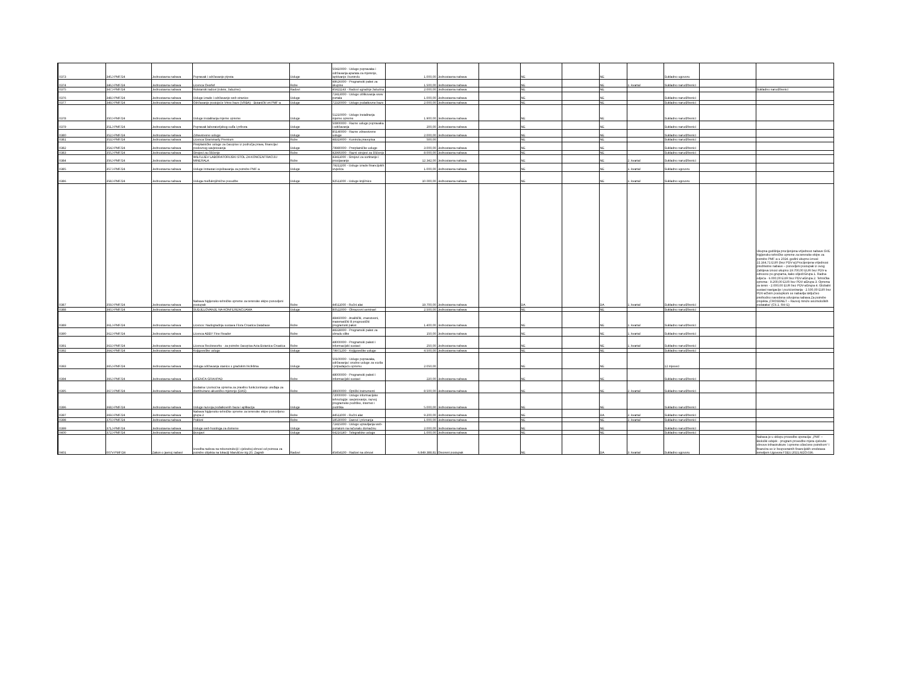| 0373 | 345J-PMF/24 | Jednostavna nabava | Popravak i održavanje pipeta | Usluge | 50410000 - Usluge popravaka i održavanja aparata za mjerenje, ispitivanje i kontrolu | 1.000,00 | Jednostavna nabava | | NE | | NE | | Sukladno ugovoru | | |
| 0374 | 346J-PMF/24 | Jednostavna nabava | Licenca Overlef | Robe | 48626000 - Programski paket za skupine | 1.500,00 | Jednostavna nabava | | NE | | NE | 1. kvartal | Sukladno narudžbenici | | |
| 0375 | 347J-PMF/24 | Jednostavna nabava | Roletarski radovi (rolete, žaluzine) | Radovi | 45421143 - Radovi ugradnje žaluzina | 2.000,00 | Jednostavna nabava | | NE | | NE | | | | Sukladno narudžbenici |
| 0376 | 348J-PMF/24 | Jednostavna nabava | Usluge izrade i održavanje web stranice | Usluge | 72413000 - Usluge oblikovanja www portala | 1.000,00 | Jednostavna nabava | | NE | | NE | | Sukladno narudžbenici | | |
| 0377 | 349J-PMF/24 | Jednostavna nabava | Održavanje postojeće Vrtne baze (VRBA) - Botanički vrt PMF-a | Usluge | 72320000 - Usluge podatkovne baze | 2.000,00 | Jednostavna nabava | | NE | | NE | | Sukladno narudžbenici | | |
| 0378 | 350J-PMF/24 | Jednostavna nabava | Usluge instaliranja mjerne opreme | Usluge | 51210000 - Usluge instaliranja mjerne opreme | 1.900,00 | Jednostavna nabava | | NE | | NE | | Sukladno narudžbenici | | |
| 0379 | 351J-PMF/24 | Jednostavna nabava | Popravak laboratorijskog suđa i pribora | Usluge | 50800000 - Razne usluge popravaka i održavanja | 200,00 | Jednostavna nabava | | NE | | NE | | Sukladno narudžbenici | | |
| 0380 | 352J-PMF/24 | Jednostavna nabava | Zdravstvene usluge | Usluge | 85140000 - Razne zdravstvene usluge | 2.000,00 | Jednostavna nabava | | NE | | NE | | Sukladno narudžbenici | | |
| 0381 | 353J-PMF/24 | Jednostavna nabava | Licenca Grammarly Premium | Robe | 48319000 - Kontrola pravopisa | 500,00 | | | NE | | NE | | Sukladno narudžbenici | | |
| 0382 | 354J-PMF/24 | Jednostavna nabava | Pretplatničke usluge za časopise iz područja prava, financija i poslovnog savjetovanja | Usluge | 79980000 - Pretplatničke usluge | 3.000,00 | Jednostavna nabava | | NE | | NE | | Sukladno narudžbenici | | |
| 0383 | 355J-PMF/24 | Jednostavna nabava | Strojevi za čišćenje | Robe | 42995000 - Razni strojevi za čišćenje | 8.000,00 | Jednostavna nabava | | NE | | NE | | Sukladno narudžbenici | | |
| 0384 | 356J-PMF/24 | Jednostavna nabava | WILFLIJEV LABORATORIJSKI STOL ZA KONCENTRACIJU MINERALA | Robe | 43411000 - Strojevi za sortiranje i prosijavanje | 12.342,00 | Jednostavna nabava | | NE | | NE | 2. kvartal | Sukladno narudžbenici | | |
| 0385 | 357J-PMF/24 | Jednostavna nabava | Usluge Intrastat izvještavanja za potrebe PMF-a | Usluge | 79211200 - Usluge izrade financijskih izvješća | 1.000,00 | Jednostavna nabava | | NE | | NE | 1. kvartal | Sukladno ugovoru | | |
| 0386 | 358J-PMF/24 | Jednostavna nabava | Usluga međuknjižnične posudbe | Usluge | 92511000 - Usluge knjižnice | 10.000,00 | Jednostavna nabava | | NE | | NE | 1. kvartal | Sukladno ugovoru | | |
| 0387 | 359J-PMF/24 | Jednostavna nabava | Nabava higijensko-tehničke opreme za terenske ekipe-ponovljeni postupak | Robe | 44511000 - Ručni alat | 19.700,00 | Jednostavna nabava | | DA | | DA | 1. kvartal | Sukladno narudžbenici | | Ukupna godišnja procijenjena vrijednost nabave SVE higijensko-tehničke opreme za terenske ekipe za potrebe PMF-a u 2024. godini ukupno iznosi: 22.164,71 EUR (bez PDV-a);Procijenjena vrijednost predmetne nabave – ponovljeni postupak iz ovog Zahtjeva iznosi ukupno 19.700,00 EUR bez PDV-a odnosno po grupama, kako slijedi:Grupa 1. Radna odjeća - 6.000,00 EUR bez PDV-aGrupa 2. Tehnička oprema - 9.200,00 EUR bez PDV-aGrupa 3. Oprema za teren - 2.000,00 EUR bez PDV-aGrupa 4. Globalni sustavi navigacije i pozicioniranja - 2.500,00 EUR bez PDV-aOvim postupkom se nabavlja isključivo prethodno navedena odvojena nabava.Za potrebe projekta „CROSSNET – Razvoj mreže seizmoloških podataka“ (C6.1. R4-I1) |
| 0388 | 360J-PMF/24 | Jednostavna nabava | SUDJELOVANJE NA KONFERENCIJAMA | Usluge | 80522000 - Obrazovni seminari | 2.500,00 | Jednostavna nabava | | NE | | NE | | Sukladno narudžbenici | | |
| 0389 | 361J-PMF/24 | Jednostavna nabava | Licence: Nadogradnja sustava Flora Croatica Database | Robe | 48460000 - Analitički, znanstveni, matematički ili prognostički programski paket | 1.400,00 | Jednostavna nabava | | NE | | NE | 1. kvartal | Sukladno narudžbenici | | |
| 0390 | 362J-PMF/24 | Jednostavna nabava | Licenca ABBY Fine Reader | Robe | 48328000 - Programski paket za obradu slike | 150,00 | Jednostavna nabava | | NE | | NE | 1. kvartal | Sukladno narudžbenici | | |
| 0391 | 363J-PMF/24 | Jednostavna nabava | Licenca Reciteworks - za potrebe časopisa Acta Botanica Croatica | Robe | 48000000 - Programski paketi i informacijski sustavi | 250,00 | Jednostavna nabava | | NE | | NE | 1. kvartal | Sukladno narudžbenici | | |
| 0392 | 364J-PMF/24 | Jednostavna nabava | Knjigoveške usluge | Usluge | 79971200 - Knjigoveške usluge | 4.500,00 | Jednostavna nabava | | NE | | NE | | Sukladno narudžbenici | | |
| 0393 | 365J-PMF/24 | Jednostavna nabava | Usluga održavanja stanice s gradskim biciklima | Usluge | 50100000 - Usluge popravaka, održavanja i srodne usluge za vozila i pripadajuću opremu | 2.050,00 | | | NE | | NE | | 12 mjeseci | | |
| 0394 | 366J-PMF/24 | Jednostavna nabava | LICENCA GRAHPAD | Robe | 48000000 - Programski paketi i informacijski sustavi | 220,00 | Jednostavna nabava | | NE | | NE | | Sukladno narudžbenici | | |
| 0395 | 367J-PMF/24 | Jednostavna nabava | Dodatna i pomoćna oprema za pravilno funkcioniranje uređaja za distribuirano akustičko mjerenje (DAS) | Robe | 38600000 - Optički instrumenti | 8.500,00 | Jednostavna nabava | | NE | | NE | 2. kvartal | Sukladno narudžbenici | | |
| 0396 | 368J-PMF/24 | Jednostavna nabava | Usluge razvoja podatkovnih baza i aplikacija | Usluge | 72000000 - Usluge informacijske tehnologije: savjetovanje, razvoj programske podrške, internet i podrška | 5.000,00 | Jednostavna nabava | | NE | | NE | | Sukladno narudžbenici | | |
| 0397 | 369J-PMF/24 | Jednostavna nabava | Nabava higijensko-tehničke opreme za terenske ekipe-ponovljeno grupa 2 | Robe | 44511000 - Ručni alat | 9.200,00 | Jednostavna nabava | | NE | | DA | 2. kvartal | Sukladno narudžbenici | | |
| 0398 | 370J-PMF/24 | Jednostavna nabava | Pokloni | Robe | 18530000 - Darovi i priznanja | 1.000,00 | Jednostavna nabava | | NE | | NE | 2. kvartal | Sukladno narudžbenici | | |
| 0399 | 371J-PMF/24 | Jednostavna nabava | Usluge web hostinga za domene | Usluge | 72415000 - Usluge upravljanja web-portalom na računalu domaćinu | 2.000,00 | Jednostavna nabava | | NE | | NE | | Sukladno narudžbenici | | |
| 0400 | 372J-PMF/24 | Jednostavna nabava | Brzojavi | Usluge | 64216140 - Telegrafske usluge | 1.000,00 | Jednostavna nabava | | NE | | NE | | Sukladno narudžbenici | | |
| 0401 | 007V-PMF/24 | Zakon o javnoj nabavi | Izvedba radova na rekonstrukciji i cjelovitoj obnovi od potresa za potrebe objekta na lokaciji Marulićev trg 20, Zagreb | Radovi | 45454100 - Radovi na obnovi | 6.849.388,81 | Otvoreni postupak | | NE | | DA | 3. kvartal | Sukladno ugovoru | | Nabava je u sklopu provedbe operacija: „PMF – Biološki odsjek - program provedbe mjera cjelovite obnove infrastrukture i opreme oštećene potrebom“ I financira se iz bespovratnih financijskih sredstava temeljem Ugovora FSEU.2021.MZO.036. |